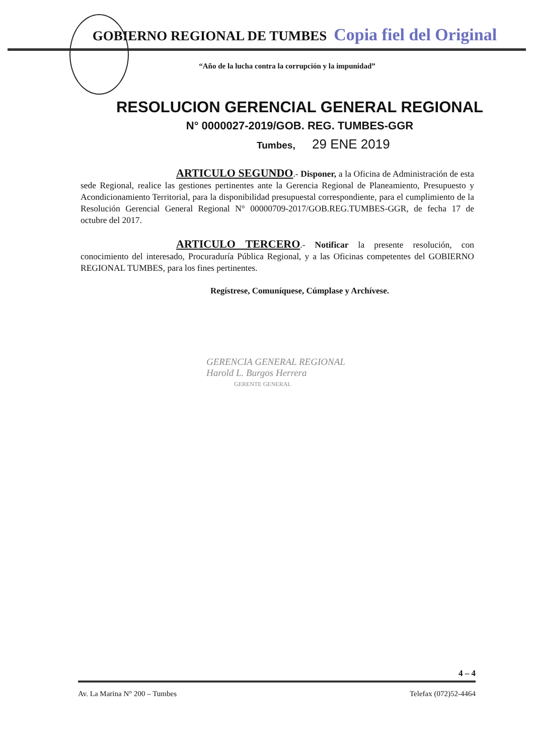GOBIERNO REGIONAL DE TUMBES
Copia fiel del Original
“Año de la lucha contra la corrupción y la impunidad”
RESOLUCION GERENCIAL GENERAL REGIONAL
N° 0000027-2019/GOB. REG. TUMBES-GGR
Tumbes, 29 ENE 2019
ARTICULO SEGUNDO.- Disponer, a la Oficina de Administración de esta sede Regional, realice las gestiones pertinentes ante la Gerencia Regional de Planeamiento, Presupuesto y Acondicionamiento Territorial, para la disponibilidad presupuestal correspondiente, para el cumplimiento de la Resolución Gerencial General Regional N° 00000709-2017/GOB.REG.TUMBES-GGR, de fecha 17 de octubre del 2017.
ARTICULO TERCERO.- Notificar la presente resolución, con conocimiento del interesado, Procuraduría Pública Regional, y a las Oficinas competentes del GOBIERNO REGIONAL TUMBES, para los fines pertinentes.
Regístrese, Comuníquese, Cúmplase y Archívese.
GERENCIA GENERAL REGIONAL
Harold L. Burgos Herrera
GERENTE GENERAL
4 – 4
Av. La Marina N° 200 – Tumbes Telefax (072)52-4464